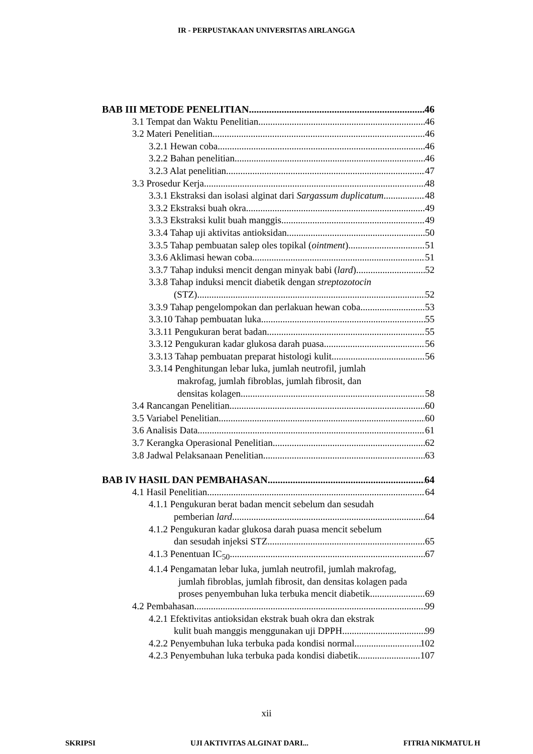IR - PERPUSTAKAAN UNIVERSITAS AIRLANGGA
BAB III METODE PENELITIAN 46
3.1 Tempat dan Waktu Penelitian 46
3.2 Materi Penelitian 46
3.2.1 Hewan coba 46
3.2.2 Bahan penelitian 46
3.2.3 Alat penelitian 47
3.3 Prosedur Kerja 48
3.3.1 Ekstraksi dan isolasi alginat dari Sargassum duplicatum 48
3.3.2 Ekstraksi buah okra 49
3.3.3 Ekstraksi kulit buah manggis 49
3.3.4 Tahap uji aktivitas antioksidan 50
3.3.5 Tahap pembuatan salep oles topikal (ointment) 51
3.3.6 Aklimasi hewan coba 51
3.3.7 Tahap induksi mencit dengan minyak babi (lard) 52
3.3.8 Tahap induksi mencit diabetik dengan streptozotocin
(STZ) 52
3.3.9 Tahap pengelompokan dan perlakuan hewan coba 53
3.3.10 Tahap pembuatan luka 55
3.3.11 Pengukuran berat badan 55
3.3.12 Pengukuran kadar glukosa darah puasa 56
3.3.13 Tahap pembuatan preparat histologi kulit 56
3.3.14 Penghitungan lebar luka, jumlah neutrofil, jumlah
makrofag, jumlah fibroblas, jumlah fibrosit, dan
densitas kolagen 58
3.4 Rancangan Penelitian 60
3.5 Variabel Penelitian 60
3.6 Analisis Data 61
3.7 Kerangka Operasional Penelitian 62
3.8 Jadwal Pelaksanaan Penelitian 63
BAB IV HASIL DAN PEMBAHASAN 64
4.1 Hasil Penelitian 64
4.1.1 Pengukuran berat badan mencit sebelum dan sesudah
pemberian lard 64
4.1.2 Pengukuran kadar glukosa darah puasa mencit sebelum
dan sesudah injeksi STZ 65
4.1.3 Penentuan IC<sub>50</sub> 67
4.1.4 Pengamatan lebar luka, jumlah neutrofil, jumlah makrofag,
jumlah fibroblas, jumlah fibrosit, dan densitas kolagen pada
proses penyembuhan luka terbuka mencit diabetik 69
4.2 Pembahasan 99
4.2.1 Efektivitas antioksidan ekstrak buah okra dan ekstrak
kulit buah manggis menggunakan uji DPPH 99
4.2.2 Penyembuhan luka terbuka pada kondisi normal 102
4.2.3 Penyembuhan luka terbuka pada kondisi diabetik 107
xii
SKRIPSI UJI AKTIVITAS ALGINAT DARI... FITRIA NIKMATUL H